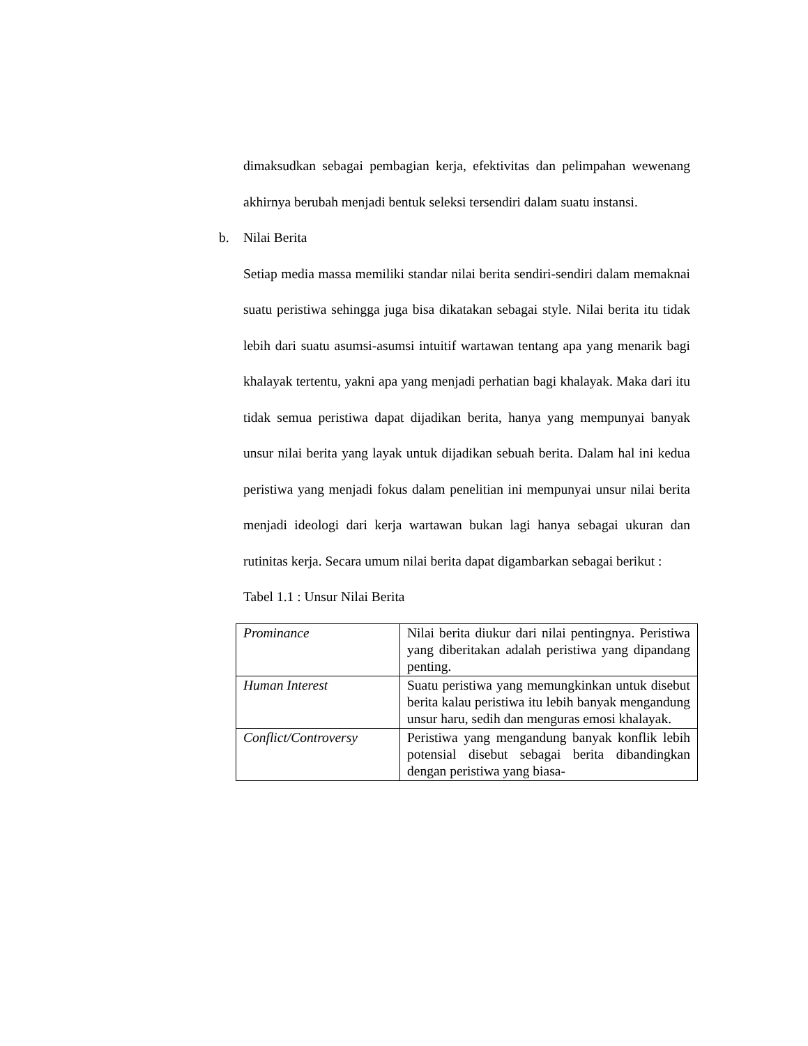dimaksudkan sebagai pembagian kerja, efektivitas dan pelimpahan wewenang akhirnya berubah menjadi bentuk seleksi tersendiri dalam suatu instansi.
b. Nilai Berita
Setiap media massa memiliki standar nilai berita sendiri-sendiri dalam memaknai suatu peristiwa sehingga juga bisa dikatakan sebagai style. Nilai berita itu tidak lebih dari suatu asumsi-asumsi intuitif wartawan tentang apa yang menarik bagi khalayak tertentu, yakni apa yang menjadi perhatian bagi khalayak. Maka dari itu tidak semua peristiwa dapat dijadikan berita, hanya yang mempunyai banyak unsur nilai berita yang layak untuk dijadikan sebuah berita. Dalam hal ini kedua peristiwa yang menjadi fokus dalam penelitian ini mempunyai unsur nilai berita menjadi ideologi dari kerja wartawan bukan lagi hanya sebagai ukuran dan rutinitas kerja. Secara umum nilai berita dapat digambarkan sebagai berikut :
Tabel 1.1 : Unsur Nilai Berita
| Prominance | Nilai berita diukur dari nilai pentingnya. Peristiwa yang diberitakan adalah peristiwa yang dipandang penting. |
| Human Interest | Suatu peristiwa yang memungkinkan untuk disebut berita kalau peristiwa itu lebih banyak mengandung unsur haru, sedih dan menguras emosi khalayak. |
| Conflict/Controversy | Peristiwa yang mengandung banyak konflik lebih potensial disebut sebagai berita dibandingkan dengan peristiwa yang biasa- |